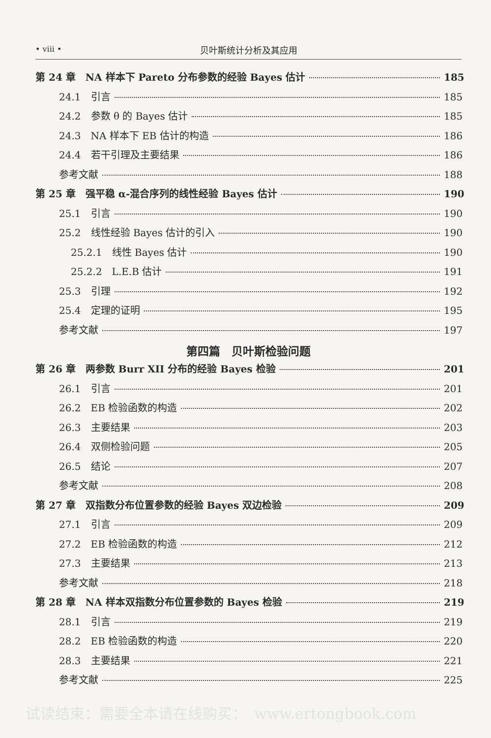• viii •
贝叶斯统计分析及其应用
第 24 章　NA 样本下 Pareto 分布参数的经验 Bayes 估计 185
24.1　引言 185
24.2　参数 θ 的 Bayes 估计 185
24.3　NA 样本下 EB 估计的构造 186
24.4　若干引理及主要结果 186
参考文献 188
第 25 章　强平稳 α-混合序列的线性经验 Bayes 估计 190
25.1　引言 190
25.2　线性经验 Bayes 估计的引入 190
25.2.1　线性 Bayes 估计 190
25.2.2　L.E.B 估计 191
25.3　引理 192
25.4　定理的证明 195
参考文献 197
第四篇　贝叶斯检验问题
第 26 章　两参数 Burr XII 分布的经验 Bayes 检验 201
26.1　引言 201
26.2　EB 检验函数的构造 202
26.3　主要结果 203
26.4　双侧检验问题 205
26.5　结论 207
参考文献 208
第 27 章　双指数分布位置参数的经验 Bayes 双边检验 209
27.1　引言 209
27.2　EB 检验函数的构造 212
27.3　主要结果 213
参考文献 218
第 28 章　NA 样本双指数分布位置参数的 Bayes 检验 219
28.1　引言 219
28.2　EB 检验函数的构造 220
28.3　主要结果 221
参考文献 225
试读结束：需要全本请在线购买：　www.ertongbook.com